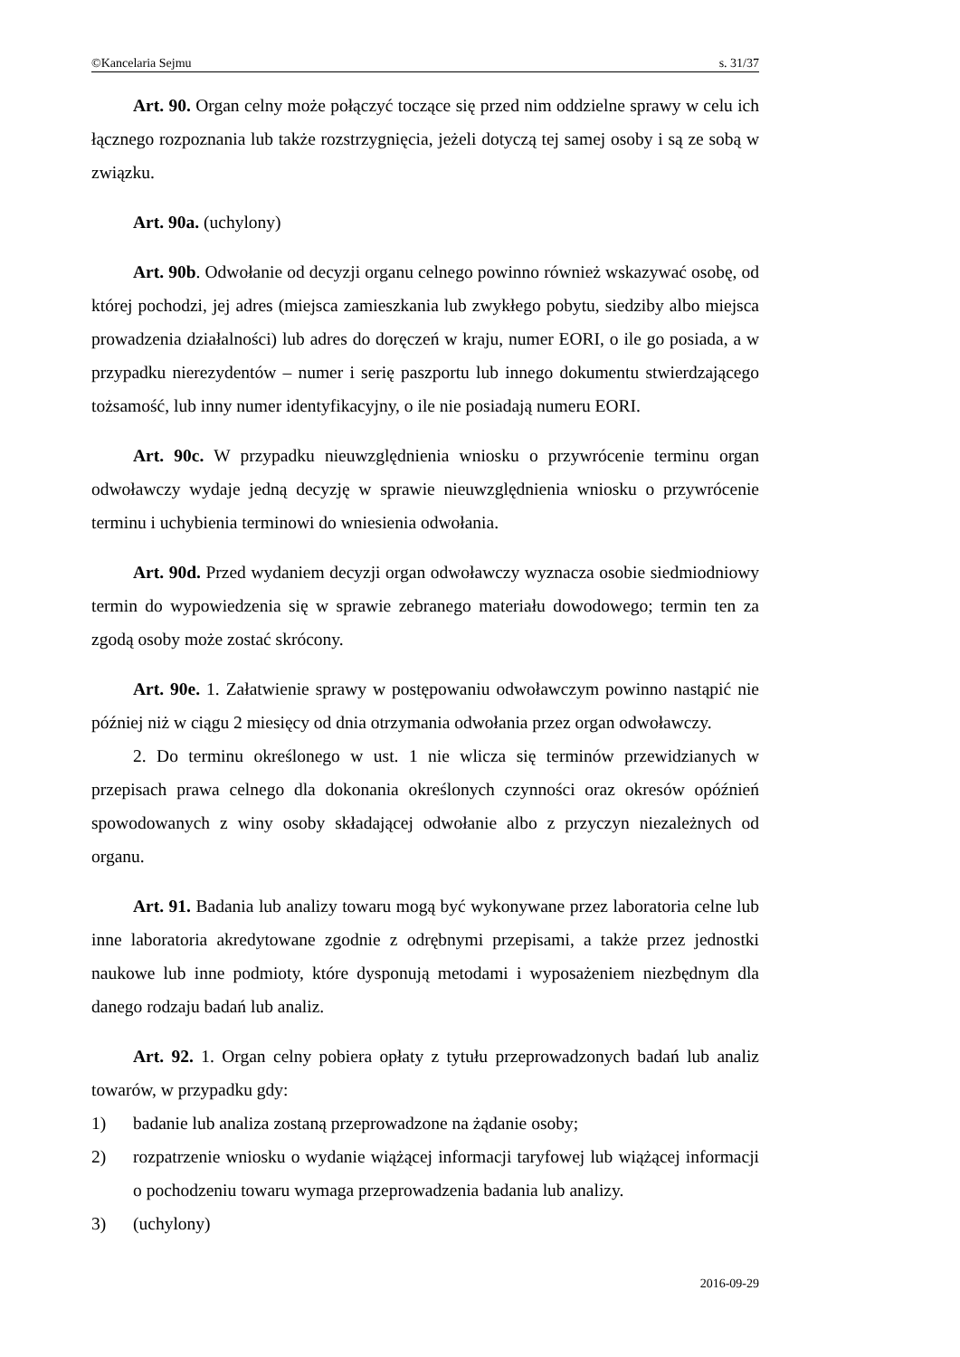©Kancelaria Sejmu s. 31/37
Art. 90. Organ celny może połączyć toczące się przed nim oddzielne sprawy w celu ich łącznego rozpoznania lub także rozstrzygnięcia, jeżeli dotyczą tej samej osoby i są ze sobą w związku.
Art. 90a. (uchylony)
Art. 90b. Odwołanie od decyzji organu celnego powinno również wskazywać osobę, od której pochodzi, jej adres (miejsca zamieszkania lub zwykłego pobytu, siedziby albo miejsca prowadzenia działalności) lub adres do doręczeń w kraju, numer EORI, o ile go posiada, a w przypadku nierezydentów – numer i serię paszportu lub innego dokumentu stwierdzającego tożsamość, lub inny numer identyfikacyjny, o ile nie posiadają numeru EORI.
Art. 90c. W przypadku nieuwzględnienia wniosku o przywrócenie terminu organ odwoławczy wydaje jedną decyzję w sprawie nieuwzględnienia wniosku o przywrócenie terminu i uchybienia terminowi do wniesienia odwołania.
Art. 90d. Przed wydaniem decyzji organ odwoławczy wyznacza osobie siedmiodniowy termin do wypowiedzenia się w sprawie zebranego materiału dowodowego; termin ten za zgodą osoby może zostać skrócony.
Art. 90e. 1. Załatwienie sprawy w postępowaniu odwoławczym powinno nastąpić nie później niż w ciągu 2 miesięcy od dnia otrzymania odwołania przez organ odwoławczy.
2. Do terminu określonego w ust. 1 nie wlicza się terminów przewidzianych w przepisach prawa celnego dla dokonania określonych czynności oraz okresów opóźnień spowodowanych z winy osoby składającej odwołanie albo z przyczyn niezależnych od organu.
Art. 91. Badania lub analizy towaru mogą być wykonywane przez laboratoria celne lub inne laboratoria akredytowane zgodnie z odrębnymi przepisami, a także przez jednostki naukowe lub inne podmioty, które dysponują metodami i wyposażeniem niezbędnym dla danego rodzaju badań lub analiz.
Art. 92. 1. Organ celny pobiera opłaty z tytułu przeprowadzonych badań lub analiz towarów, w przypadku gdy:
1) badanie lub analiza zostaną przeprowadzone na żądanie osoby;
2) rozpatrzenie wniosku o wydanie wiążącej informacji taryfowej lub wiążącej informacji o pochodzeniu towaru wymaga przeprowadzenia badania lub analizy.
3) (uchylony)
2016-09-29